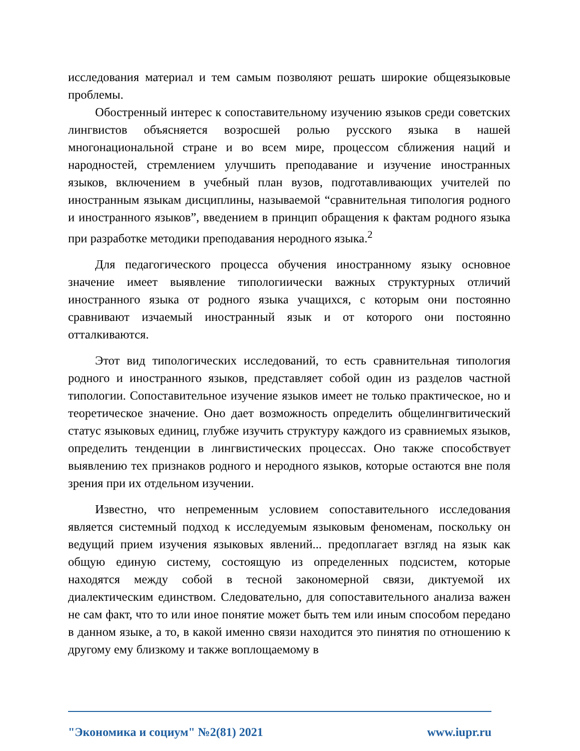исследования материал и тем самым позволяют решать широкие общеязыковые проблемы.
Обостренный интерес к сопоставительному изучению языков среди советских лингвистов объясняется возросшей ролью русского языка в нашей многонациональной стране и во всем мире, процессом сближения наций и народностей, стремлением улучшить преподавание и изучение иностранных языков, включением в учебный план вузов, подготавливающих учителей по иностранным языкам дисциплины, называемой “сравнительная типология родного и иностранного языков”, введением в принцип обращения к фактам родного языка при разработке методики преподавания неродного языка.<sup>2</sup>
Для педагогического процесса обучения иностранному языку основное значение имеет выявление типологиически важных структурных отличий иностранного языка от родного языка учащихся, с которым они постоянно сравнивают изчаемый иностранный язык и от которого они постоянно отталкиваются.
Этот вид типологических исследований, то есть сравнительная типология родного и иностранного языков, представляет собой один из разделов частной типологии. Сопоставительное изучение языков имеет не только практическое, но и теоретическое значение. Оно дает возможность определить общелингвитический статус языковых единиц, глубже изучить структуру каждого из сравниемых языков, определить тенденции в лингвистических процессах. Оно также способствует выявлению тех признаков родного и неродного языков, которые остаются вне поля зрения при их отдельном изучении.
Известно, что непременным условием сопоставительного исследования является системный подход к исследуемым языковым феноменам, поскольку он ведущий прием изучения языковых явлений... предоплагает взгляд на язык как общую единую систему, состоящую из определенных подсистем, которые находятся между собой в тесной закономерной связи, диктуемой их диалектическим единством. Следовательно, для сопоставительного анализа важен не сам факт, что то или иное понятие может быть тем или иным способом передано в данном языке, а то, в какой именно связи находится это пинятия по отношению к другому ему близкому и также воплощаемому в
"Экономика и социум" №2(81) 2021 www.iupr.ru